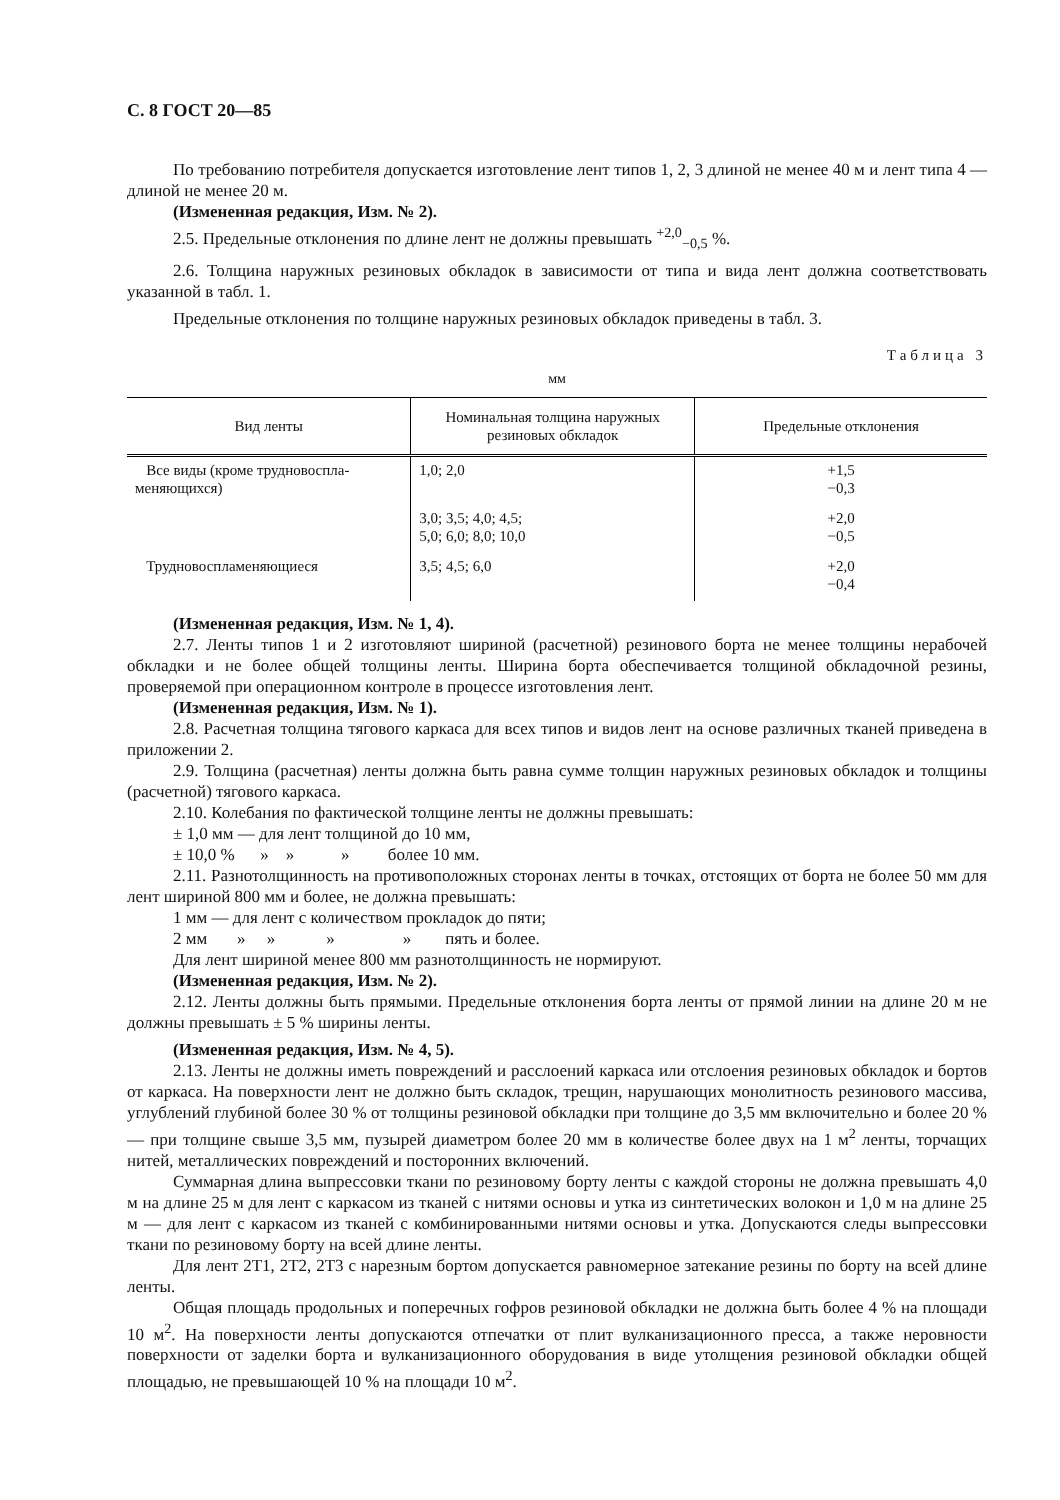С. 8 ГОСТ 20—85
По требованию потребителя допускается изготовление лент типов 1, 2, 3 длиной не менее 40 м и лент типа 4 — длиной не менее 20 м.
(Измененная редакция, Изм. № 2).
2.5. Предельные отклонения по длине лент не должны превышать <sup>+2,0</sup><sub>−0,5</sub> %.
2.6. Толщина наружных резиновых обкладок в зависимости от типа и вида лент должна соответствовать указанной в табл. 1.
Предельные отклонения по толщине наружных резиновых обкладок приведены в табл. 3.
Таблица 3
мм
| Вид ленты | Номинальная толщина наружных резиновых обкладок | Предельные отклонения |
| --- | --- | --- |
| Все виды (кроме трудновоспла-меняющихся) | 1,0; 2,0 | +1,5 −0,3 |
| | 3,0; 3,5; 4,0; 4,5; 5,0; 6,0; 8,0; 10,0 | +2,0 −0,5 |
| Трудновоспламеняющиеся | 3,5; 4,5; 6,0 | +2,0 −0,4 |
(Измененная редакция, Изм. № 1, 4).
2.7. Ленты типов 1 и 2 изготовляют шириной (расчетной) резинового борта не менее толщины нерабочей обкладки и не более общей толщины ленты. Ширина борта обеспечивается толщиной обкладочной резины, проверяемой при операционном контроле в процессе изготовления лент.
(Измененная редакция, Изм. № 1).
2.8. Расчетная толщина тягового каркаса для всех типов и видов лент на основе различных тканей приведена в приложении 2.
2.9. Толщина (расчетная) ленты должна быть равна сумме толщин наружных резиновых обкладок и толщины (расчетной) тягового каркаса.
2.10. Колебания по фактической толщине ленты не должны превышать:
± 1,0 мм — для лент толщиной до 10 мм,
± 10,0 % » » » более 10 мм.
2.11. Разнотолщинность на противоположных сторонах ленты в точках, отстоящих от борта не более 50 мм для лент шириной 800 мм и более, не должна превышать:
1 мм — для лент с количеством прокладок до пяти;
2 мм » » » » пять и более.
Для лент шириной менее 800 мм разнотолщинность не нормируют.
(Измененная редакция, Изм. № 2).
2.12. Ленты должны быть прямыми. Предельные отклонения борта ленты от прямой линии на длине 20 м не должны превышать ± 5 % ширины ленты.
(Измененная редакция, Изм. № 4, 5).
2.13. Ленты не должны иметь повреждений и расслоений каркаса или отслоения резиновых обкладок и бортов от каркаса. На поверхности лент не должно быть складок, трещин, нарушающих монолитность резинового массива, углублений глубиной более 30 % от толщины резиновой обкладки при толщине до 3,5 мм включительно и более 20 % — при толщине свыше 3,5 мм, пузырей диаметром более 20 мм в количестве более двух на 1 м<sup>2</sup> ленты, торчащих нитей, металлических повреждений и посторонних включений.
Суммарная длина выпрессовки ткани по резиновому борту ленты с каждой стороны не должна превышать 4,0 м на длине 25 м для лент с каркасом из тканей с нитями основы и утка из синтетических волокон и 1,0 м на длине 25 м — для лент с каркасом из тканей с комбинированными нитями основы и утка. Допускаются следы выпрессовки ткани по резиновому борту на всей длине ленты.
Для лент 2Т1, 2Т2, 2Т3 с нарезным бортом допускается равномерное затекание резины по борту на всей длине ленты.
Общая площадь продольных и поперечных гофров резиновой обкладки не должна быть более 4 % на площади 10 м<sup>2</sup>. На поверхности ленты допускаются отпечатки от плит вулканизационного пресса, а также неровности поверхности от заделки борта и вулканизационного оборудования в виде утолщения резиновой обкладки общей площадью, не превышающей 10 % на площади 10 м<sup>2</sup>.